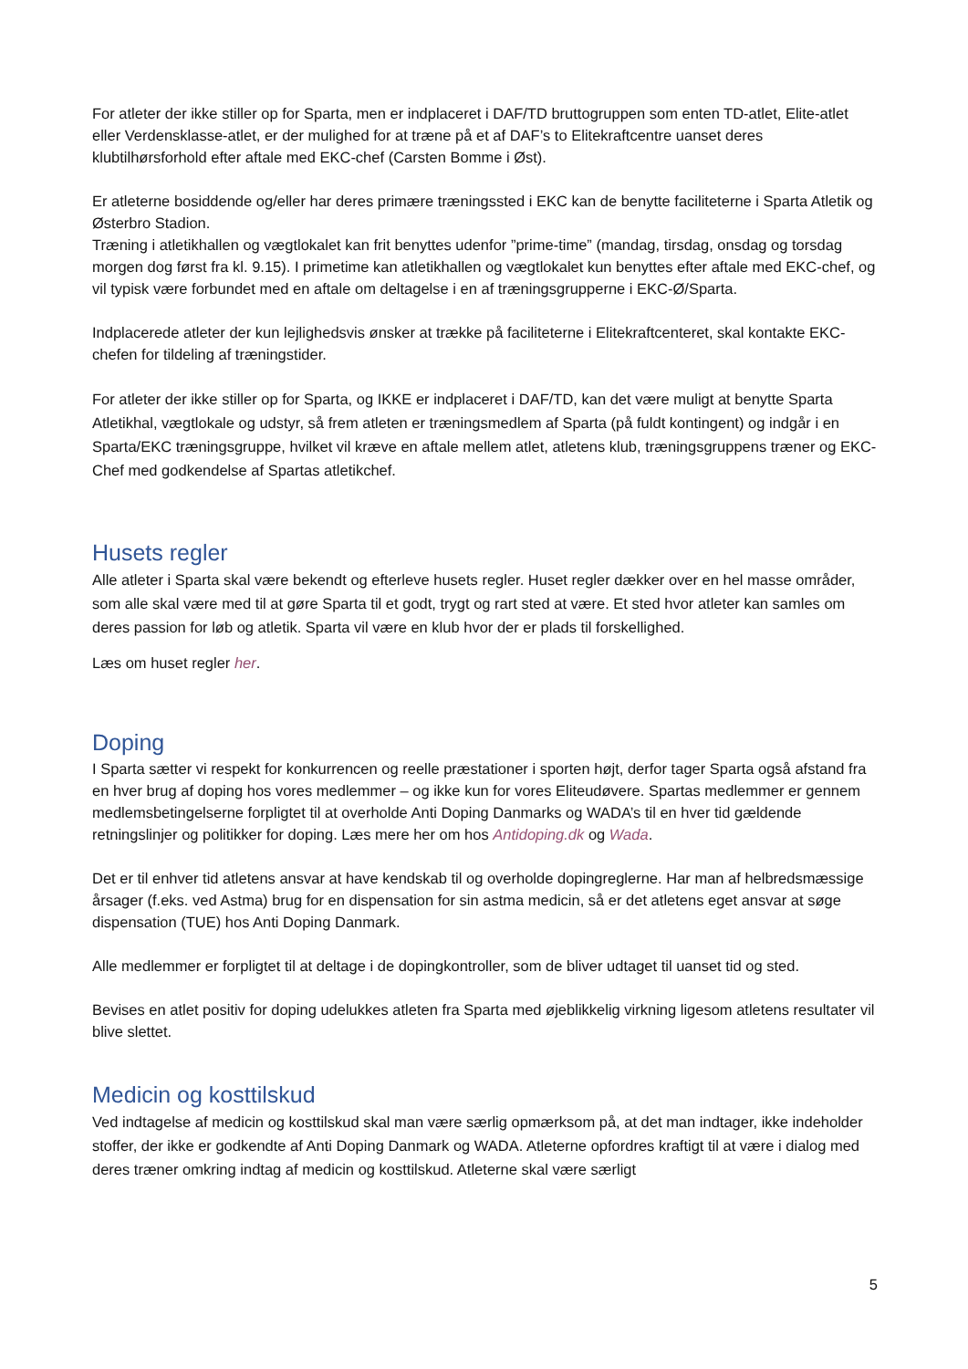For atleter der ikke stiller op for Sparta, men er indplaceret i DAF/TD bruttogruppen som enten TD-atlet, Elite-atlet eller Verdensklasse-atlet, er der mulighed for at træne på et af DAF’s to Elitekraftcentre uanset deres klubtilhørsforhold efter aftale med EKC-chef (Carsten Bomme i Øst).
Er atleterne bosiddende og/eller har deres primære træningssted i EKC kan de benytte faciliteterne i Sparta Atletik og Østerbro Stadion.
Træning i atletikhallen og vægtlokalet kan frit benyttes udenfor ”prime-time” (mandag, tirsdag, onsdag og torsdag morgen dog først fra kl. 9.15). I primetime kan atletikhallen og vægtlokalet kun benyttes efter aftale med EKC-chef, og vil typisk være forbundet med en aftale om deltagelse i en af træningsgrupperne i EKC-Ø/Sparta.
Indplacerede atleter der kun lejlighedsvis ønsker at trække på faciliteterne i Elitekraftcenteret, skal kontakte EKC-chefen for tildeling af træningstider.
For atleter der ikke stiller op for Sparta, og IKKE er indplaceret i DAF/TD, kan det være muligt at benytte Sparta Atletikhal, vægtlokale og udstyr, så frem atleten er træningsmedlem af Sparta (på fuldt kontingent) og indgår i en Sparta/EKC træningsgruppe, hvilket vil kræve en aftale mellem atlet, atletens klub, træningsgruppens træner og EKC-Chef med godkendelse af Spartas atletikchef.
Husets regler
Alle atleter i Sparta skal være bekendt og efterleve husets regler. Huset regler dækker over en hel masse områder, som alle skal være med til at gøre Sparta til et godt, trygt og rart sted at være. Et sted hvor atleter kan samles om deres passion for løb og atletik. Sparta vil være en klub hvor der er plads til forskellighed.
Læs om huset regler her.
Doping
I Sparta sætter vi respekt for konkurrencen og reelle præstationer i sporten højt, derfor tager Sparta også afstand fra en hver brug af doping hos vores medlemmer – og ikke kun for vores Eliteudøvere. Spartas medlemmer er gennem medlemsbetingelserne forpligtet til at overholde Anti Doping Danmarks og WADA’s til en hver tid gældende retningslinjer og politikker for doping. Læs mere her om hos Antidoping.dk og Wada.
Det er til enhver tid atletens ansvar at have kendskab til og overholde dopingreglerne. Har man af helbredsmæssige årsager (f.eks. ved Astma) brug for en dispensation for sin astma medicin, så er det atletens eget ansvar at søge dispensation (TUE) hos Anti Doping Danmark.
Alle medlemmer er forpligtet til at deltage i de dopingkontroller, som de bliver udtaget til uanset tid og sted.
Bevises en atlet positiv for doping udelukkes atleten fra Sparta med øjeblikkelig virkning ligesom atletens resultater vil blive slettet.
Medicin og kosttilskud
Ved indtagelse af medicin og kosttilskud skal man være særlig opmærksom på, at det man indtager, ikke indeholder stoffer, der ikke er godkendte af Anti Doping Danmark og WADA. Atleterne opfordres kraftigt til at være i dialog med deres træner omkring indtag af medicin og kosttilskud. Atleterne skal være særligt
5